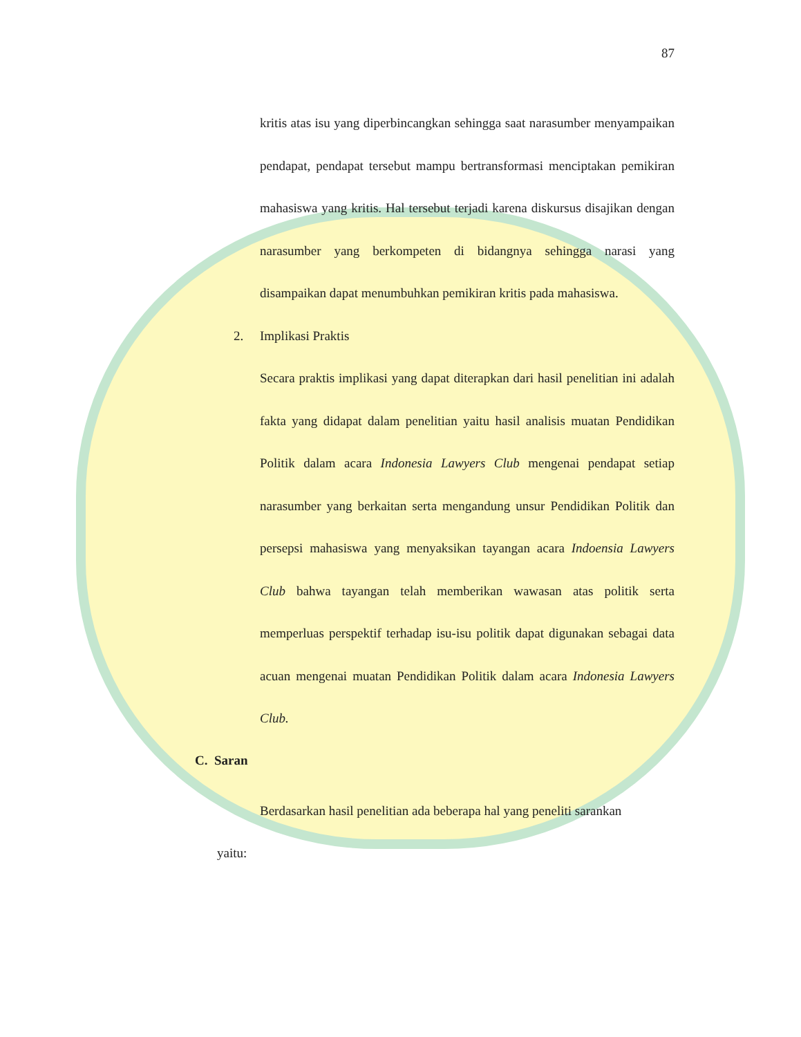87
kritis atas isu yang diperbincangkan sehingga saat narasumber menyampaikan pendapat, pendapat tersebut mampu bertransformasi menciptakan pemikiran mahasiswa yang kritis. Hal tersebut terjadi karena diskursus disajikan dengan narasumber yang berkompeten di bidangnya sehingga narasi yang disampaikan dapat menumbuhkan pemikiran kritis pada mahasiswa.
2. Implikasi Praktis
Secara praktis implikasi yang dapat diterapkan dari hasil penelitian ini adalah fakta yang didapat dalam penelitian yaitu hasil analisis muatan Pendidikan Politik dalam acara Indonesia Lawyers Club mengenai pendapat setiap narasumber yang berkaitan serta mengandung unsur Pendidikan Politik dan persepsi mahasiswa yang menyaksikan tayangan acara Indoensia Lawyers Club bahwa tayangan telah memberikan wawasan atas politik serta memperluas perspektif terhadap isu-isu politik dapat digunakan sebagai data acuan mengenai muatan Pendidikan Politik dalam acara Indonesia Lawyers Club.
C. Saran
Berdasarkan hasil penelitian ada beberapa hal yang peneliti sarankan
yaitu: